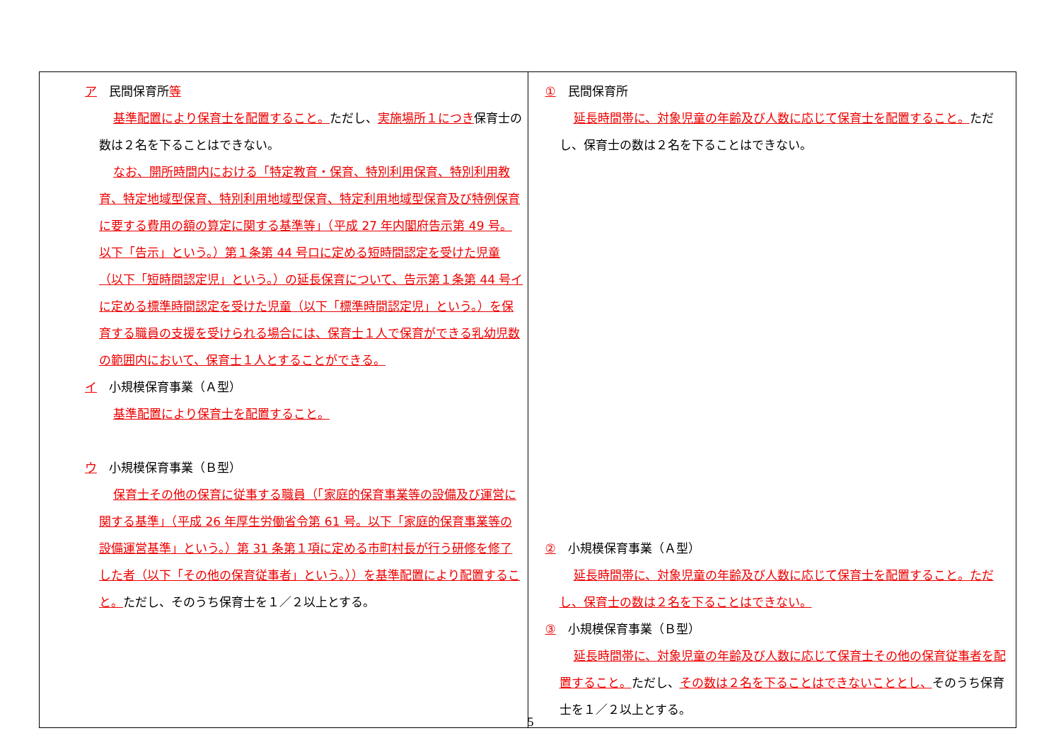| ア 民間保育所 等 基準配置により保育士を配置すること。 ただし、 実施場所１につき 保育士の数は２名を下ることはできない。 なお、開所時間内における「特定教育・保育、特別利用保育、特別利用教育、特定地域型保育、特別利用地域型保育、特定利用地域型保育及び特例保育に要する費用の額の算定に関する基準等」（平成 27 年内閣府告示第 49 号。以下「告示」という。）第１条第 44 号ロに定める短時間認定を受けた児童（以下「短時間認定児」という。）の延長保育について、告示第１条第 44 号イに定める標準時間認定を受けた児童（以下「標準時間認定児」という。）を保育する職員の支援を受けられる場合には、保育士１人で保育ができる乳幼児数の範囲内において、保育士１人とすることができる。 イ 小規模保育事業（Ａ型） 基準配置により保育士を配置すること。 ウ 小規模保育事業（Ｂ型） 保育士その他の保育に従事する職員（「家庭的保育事業等の設備及び運営に関する基準」（平成 26 年厚生労働省令第 61 号。以下「家庭的保育事業等の設備運営基準」という。）第 31 条第１項に定める市町村長が行う研修を修了した者（以下「その他の保育従事者」という。））を基準配置により配置すること。 ただし、そのうち保育士を１／２以上とする。 | ① 民間保育所 延長時間帯に、対象児童の年齢及び人数に応じて保育士を配置すること。 ただし、保育士の数は２名を下ることはできない。 ② 小規模保育事業（Ａ型） 延長時間帯に、対象児童の年齢及び人数に応じて保育士を配置すること。ただし、保育士の数は２名を下ることはできない。 ③ 小規模保育事業（Ｂ型） 延長時間帯に、対象児童の年齢及び人数に応じて保育士その他の保育従事者を配置すること。 ただし、 その数は２名を下ることはできないこととし、 そのうち保育士を１／２以上とする。 |
5